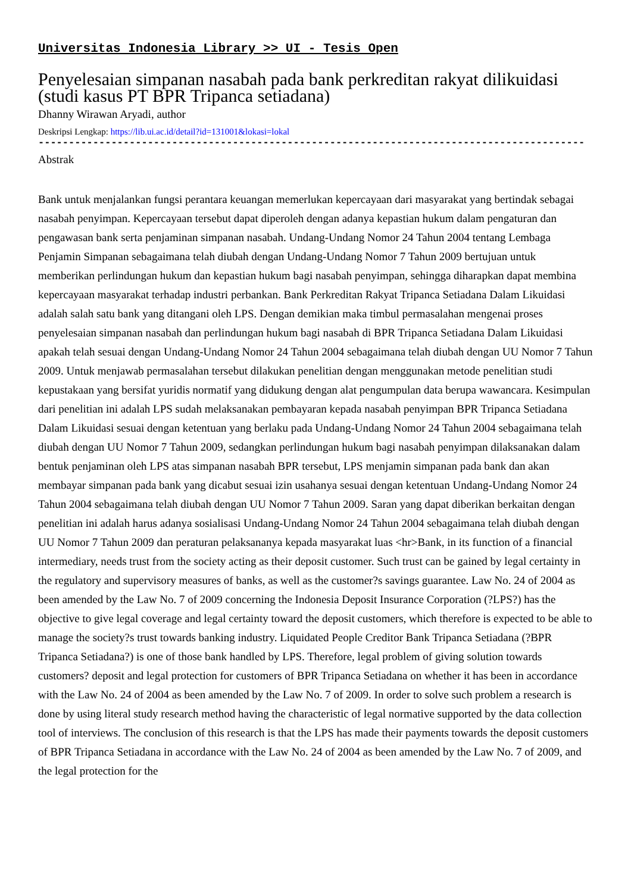Universitas Indonesia Library >> UI - Tesis Open
Penyelesaian simpanan nasabah pada bank perkreditan rakyat dilikuidasi (studi kasus PT BPR Tripanca setiadana)
Dhanny Wirawan Aryadi, author
Deskripsi Lengkap: https://lib.ui.ac.id/detail?id=131001&lokasi=lokal
------------------------------------------------------------------------------------------
Abstrak
Bank untuk menjalankan fungsi perantara keuangan memerlukan kepercayaan dari masyarakat yang bertindak sebagai nasabah penyimpan. Kepercayaan tersebut dapat diperoleh dengan adanya kepastian hukum dalam pengaturan dan pengawasan bank serta penjaminan simpanan nasabah. Undang-Undang Nomor 24 Tahun 2004 tentang Lembaga Penjamin Simpanan sebagaimana telah diubah dengan Undang-Undang Nomor 7 Tahun 2009 bertujuan untuk memberikan perlindungan hukum dan kepastian hukum bagi nasabah penyimpan, sehingga diharapkan dapat membina kepercayaan masyarakat terhadap industri perbankan. Bank Perkreditan Rakyat Tripanca Setiadana Dalam Likuidasi adalah salah satu bank yang ditangani oleh LPS. Dengan demikian maka timbul permasalahan mengenai proses penyelesaian simpanan nasabah dan perlindungan hukum bagi nasabah di BPR Tripanca Setiadana Dalam Likuidasi apakah telah sesuai dengan Undang-Undang Nomor 24 Tahun 2004 sebagaimana telah diubah dengan UU Nomor 7 Tahun 2009. Untuk menjawab permasalahan tersebut dilakukan penelitian dengan menggunakan metode penelitian studi kepustakaan yang bersifat yuridis normatif yang didukung dengan alat pengumpulan data berupa wawancara. Kesimpulan dari penelitian ini adalah LPS sudah melaksanakan pembayaran kepada nasabah penyimpan BPR Tripanca Setiadana Dalam Likuidasi sesuai dengan ketentuan yang berlaku pada Undang-Undang Nomor 24 Tahun 2004 sebagaimana telah diubah dengan UU Nomor 7 Tahun 2009, sedangkan perlindungan hukum bagi nasabah penyimpan dilaksanakan dalam bentuk penjaminan oleh LPS atas simpanan nasabah BPR tersebut, LPS menjamin simpanan pada bank dan akan membayar simpanan pada bank yang dicabut sesuai izin usahanya sesuai dengan ketentuan Undang-Undang Nomor 24 Tahun 2004 sebagaimana telah diubah dengan UU Nomor 7 Tahun 2009. Saran yang dapat diberikan berkaitan dengan penelitian ini adalah harus adanya sosialisasi Undang-Undang Nomor 24 Tahun 2004 sebagaimana telah diubah dengan UU Nomor 7 Tahun 2009 dan peraturan pelaksananya kepada masyarakat luas <hr>Bank, in its function of a financial intermediary, needs trust from the society acting as their deposit customer. Such trust can be gained by legal certainty in the regulatory and supervisory measures of banks, as well as the customer?s savings guarantee. Law No. 24 of 2004 as been amended by the Law No. 7 of 2009 concerning the Indonesia Deposit Insurance Corporation (?LPS?) has the objective to give legal coverage and legal certainty toward the deposit customers, which therefore is expected to be able to manage the society?s trust towards banking industry. Liquidated People Creditor Bank Tripanca Setiadana (?BPR Tripanca Setiadana?) is one of those bank handled by LPS. Therefore, legal problem of giving solution towards customers? deposit and legal protection for customers of BPR Tripanca Setiadana on whether it has been in accordance with the Law No. 24 of 2004 as been amended by the Law No. 7 of 2009. In order to solve such problem a research is done by using literal study research method having the characteristic of legal normative supported by the data collection tool of interviews. The conclusion of this research is that the LPS has made their payments towards the deposit customers of BPR Tripanca Setiadana in accordance with the Law No. 24 of 2004 as been amended by the Law No. 7 of 2009, and the legal protection for the